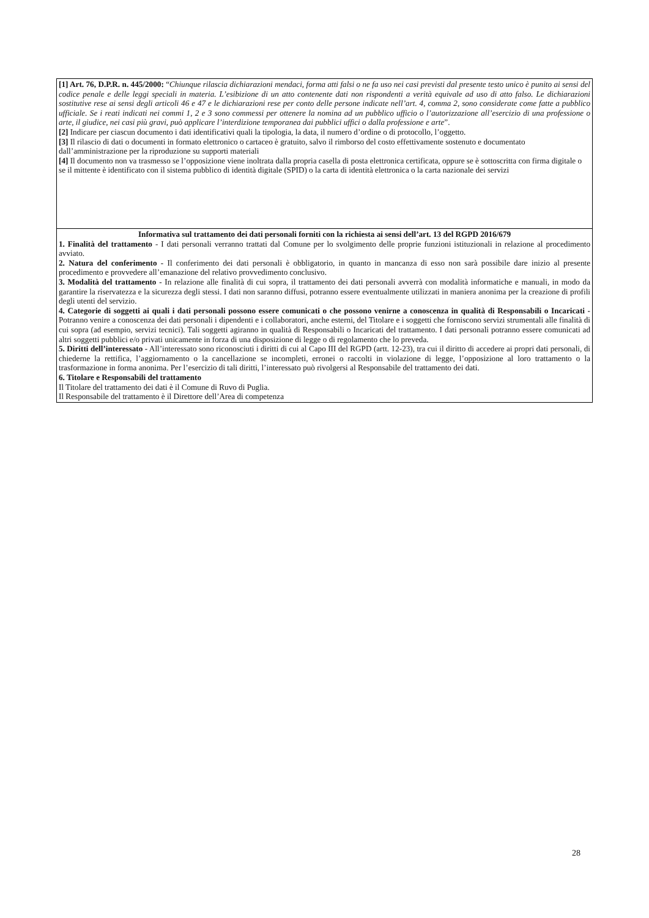[1] Art. 76, D.P.R. n. 445/2000: “Chiunque rilascia dichiarazioni mendaci, forma atti falsi o ne fa uso nei casi previsti dal presente testo unico è punito ai sensi del codice penale e delle leggi speciali in materia. L’esibizione di un atto contenente dati non rispondenti a verità equivale ad uso di atto falso. Le dichiarazioni sostitutive rese ai sensi degli articoli 46 e 47 e le dichiarazioni rese per conto delle persone indicate nell’art. 4, comma 2, sono considerate come fatte a pubblico ufficiale. Se i reati indicati nei commi 1, 2 e 3 sono commessi per ottenere la nomina ad un pubblico ufficio o l’autorizzazione all’esercizio di una professione o arte, il giudice, nei casi più gravi, può applicare l’interdizione temporanea dai pubblici uffici o dalla professione e arte”.
[2] Indicare per ciascun documento i dati identificativi quali la tipologia, la data, il numero d’ordine o di protocollo, l’oggetto.
[3] Il rilascio di dati o documenti in formato elettronico o cartaceo è gratuito, salvo il rimborso del costo effettivamente sostenuto e documentato dall’amministrazione per la riproduzione su supporti materiali
[4] Il documento non va trasmesso se l’opposizione viene inoltrata dalla propria casella di posta elettronica certificata, oppure se è sottoscritta con firma digitale o se il mittente è identificato con il sistema pubblico di identità digitale (SPID) o la carta di identità elettronica o la carta nazionale dei servizi
Informativa sul trattamento dei dati personali forniti con la richiesta ai sensi dell’art. 13 del RGPD 2016/679
1. Finalità del trattamento - I dati personali verranno trattati dal Comune per lo svolgimento delle proprie funzioni istituzionali in relazione al procedimento avviato.
2. Natura del conferimento - Il conferimento dei dati personali è obbligatorio, in quanto in mancanza di esso non sarà possibile dare inizio al presente procedimento e provvedere all’emanazione del relativo provvedimento conclusivo.
3. Modalità del trattamento - In relazione alle finalità di cui sopra, il trattamento dei dati personali avverrà con modalità informatiche e manuali, in modo da garantire la riservatezza e la sicurezza degli stessi. I dati non saranno diffusi, potranno essere eventualmente utilizzati in maniera anonima per la creazione di profili degli utenti del servizio.
4. Categorie di soggetti ai quali i dati personali possono essere comunicati o che possono venirne a conoscenza in qualità di Responsabili o Incaricati - Potranno venire a conoscenza dei dati personali i dipendenti e i collaboratori, anche esterni, del Titolare e i soggetti che forniscono servizi strumentali alle finalità di cui sopra (ad esempio, servizi tecnici). Tali soggetti agiranno in qualità di Responsabili o Incaricati del trattamento. I dati personali potranno essere comunicati ad altri soggetti pubblici e/o privati unicamente in forza di una disposizione di legge o di regolamento che lo preveda.
5. Diritti dell’interessato - All’interessato sono riconosciuti i diritti di cui al Capo III del RGPD (artt. 12-23), tra cui il diritto di accedere ai propri dati personali, di chiederne la rettifica, l’aggiornamento o la cancellazione se incompleti, erronei o raccolti in violazione di legge, l’opposizione al loro trattamento o la trasformazione in forma anonima. Per l’esercizio di tali diritti, l’interessato può rivolgersi al Responsabile del trattamento dei dati.
6. Titolare e Responsabili del trattamento
Il Titolare del trattamento dei dati è il Comune di Ruvo di Puglia.
Il Responsabile del trattamento è il Direttore dell’Area di competenza
28